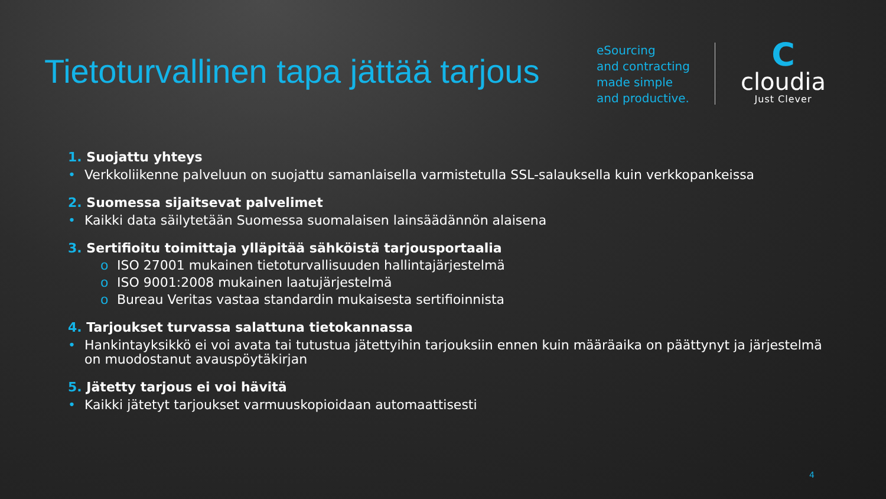Tietoturvallinen tapa jättää tarjous
eSourcing
and contracting
made simple
and productive.
C
cloudia
Just Clever
1. Suojattu yhteys
• Verkkoliikenne palveluun on suojattu samanlaisella varmistetulla SSL-salauksella kuin verkkopankeissa
2. Suomessa sijaitsevat palvelimet
• Kaikki data säilytetään Suomessa suomalaisen lainsäädännön alaisena
3. Sertifioitu toimittaja ylläpitää sähköistä tarjousportaalia
o ISO 27001 mukainen tietoturvallisuuden hallintajärjestelmä
o ISO 9001:2008 mukainen laatujärjestelmä
o Bureau Veritas vastaa standardin mukaisesta sertifioinnista
4. Tarjoukset turvassa salattuna tietokannassa
• Hankintayksikkö ei voi avata tai tutustua jätettyihin tarjouksiin ennen kuin määräaika on päättynyt ja järjestelmä on muodostanut avauspöytäkirjan
5. Jätetty tarjous ei voi hävitä
• Kaikki jätetyt tarjoukset varmuuskopioidaan automaattisesti
4